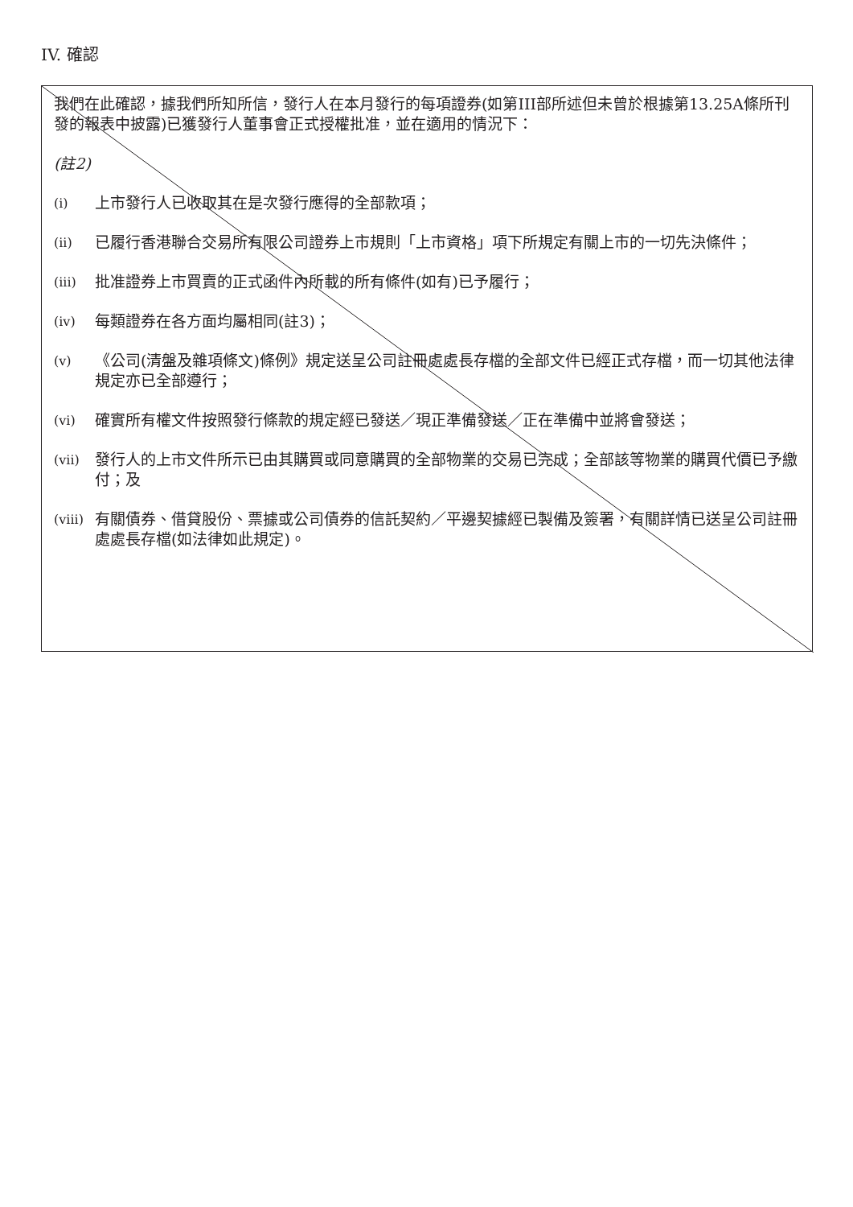IV. 確認
我們在此確認，據我們所知所信，發行人在本月發行的每項證券(如第III部所述但未曾於根據第13.25A條所刊發的報表中披露)已獲發行人董事會正式授權批准，並在適用的情況下：
(註2)
(i) 上市發行人已收取其在是次發行應得的全部款項；
(ii) 已履行香港聯合交易所有限公司證券上市規則「上市資格」項下所規定有關上市的一切先決條件；
(iii) 批准證券上市買賣的正式函件內所載的所有條件(如有)已予履行；
(iv) 每類證券在各方面均屬相同(註3)；
(v) 《公司(清盤及雜項條文)條例》規定送呈公司註冊處處長存檔的全部文件已經正式存檔，而一切其他法律規定亦已全部遵行；
(vi) 確實所有權文件按照發行條款的規定經已發送／現正準備發送／正在準備中並將會發送；
(vii) 發行人的上市文件所示已由其購買或同意購買的全部物業的交易已完成；全部該等物業的購買代價已予繳付；及
(viii) 有關債券、借貸股份、票據或公司債券的信託契約／平邊契據經已製備及簽署，有關詳情已送呈公司註冊處處長存檔(如法律如此規定)。